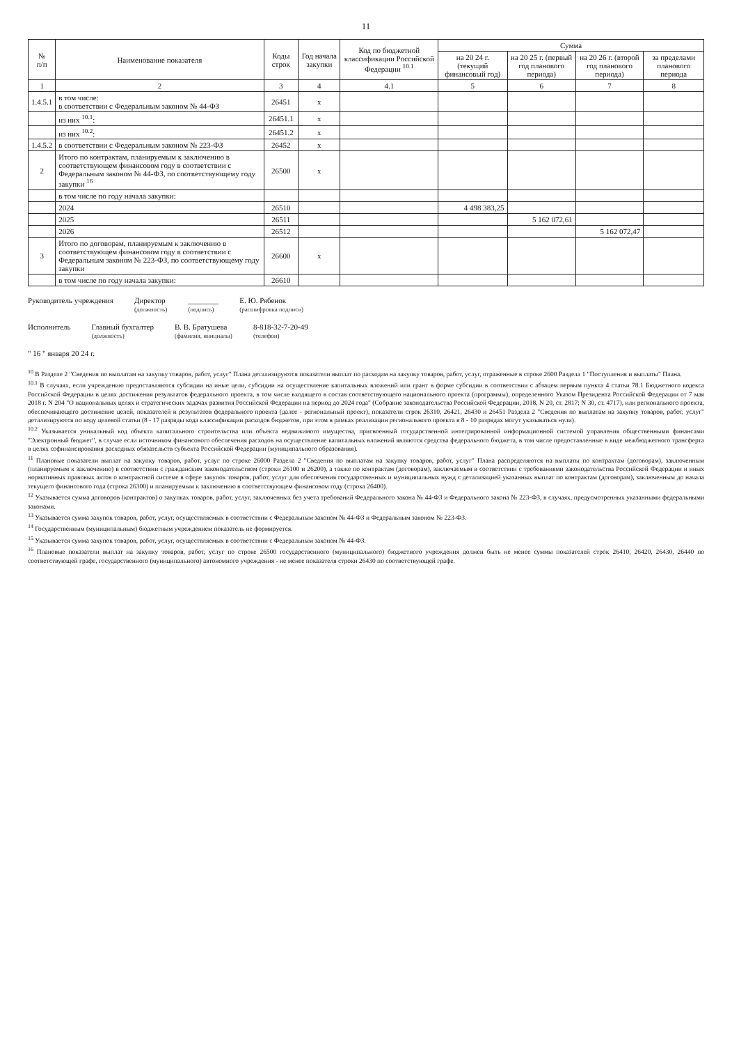11
| № п/п | Наименование показателя | Коды строк | Год начала закупки | Код по бюджетной классификации Российской Федерации <sup>10.1</sup> | Сумма | | | |
| --- | --- | --- | --- | --- | --- | --- | --- | --- |
| | | | | | на 20 24 г. (текущий финансовый год) | на 20 25 г. (первый год планового периода) | на 20 26 г. (второй год планового периода) | за пределами планового периода |
| 1 | 2 | 3 | 4 | 4.1 | 5 | 6 | 7 | 8 |
| 1.4.5.1 | в том числе: в соответствии с Федеральным законом № 44-ФЗ | 26451 | x | | | | | |
| | из них <sup>10.1</sup>: | 26451.1 | x | | | | | |
| | из них <sup>10.2</sup>: | 26451.2 | x | | | | | |
| 1.4.5.2 | в соответствии с Федеральным законом № 223-ФЗ | 26452 | x | | | | | |
| 2 | Итого по контрактам, планируемым к заключению в соответствующем финансовом году в соответствии с Федеральным законом № 44-ФЗ, по соответствующему году закупки <sup>16</sup> | 26500 | x | | | | | |
| | в том числе по году начала закупки: | | | | | | | |
| | 2024 | 26510 | | | 4 498 383,25 | | | |
| | 2025 | 26511 | | | | 5 162 072,61 | | |
| | 2026 | 26512 | | | | | 5 162 072,47 | |
| 3 | Итого по договорам, планируемым к заключению в соответствующем финансовом году в соответствии с Федеральным законом № 223-ФЗ, по соответствующему году закупки | 26600 | x | | | | | |
| | в том числе по году начала закупки: | 26610 | | | | | | |
Руководитель учреждения Директор
(должность)
________
(подпись)
Е. Ю. Рябенок
(расшифровка подписи)
Исполнитель Главный бухгалтер
(должность)
В. В. Братушева
(фамилия, инициалы)
8-818-32-7-20-49
(телефон)
" 16 " января 20 24 г.
<sup>10</sup> В Разделе 2 "Сведения по выплатам на закупку товаров, работ, услуг" Плана детализируются показатели выплат по расходам на закупку товаров, работ, услуг, отраженные в строке 2600 Раздела 1 "Поступления и выплаты" Плана.
<sup>10.1</sup> В случаях, если учреждению предоставляются субсидии на иные цели, субсидии на осуществление капитальных вложений или грант в форме субсидии в соответствии с абзацем первым пункта 4 статьи 78.1 Бюджетного кодекса Российской Федерации в целях достижения результатов федерального проекта, в том числе входящего в состав соответствующего национального проекта (программы), определенного Указом Президента Российской Федерации от 7 мая 2018 г. N 204 "О национальных целях и стратегических задачах развития Российской Федерации на период до 2024 года" (Собрание законодательства Российской Федерации, 2018, N 20, ст. 2817; N 30, ст. 4717), или регионального проекта, обеспечивающего достижение целей, показателей и результатов федерального проекта (далее - региональный проект), показатели строк 26310, 26421, 26430 и 26451 Раздела 2 "Сведения по выплатам на закупку товаров, работ, услуг" детализируются по коду целевой статьи (8 - 17 разряды кода классификации расходов бюджетов, при этом в рамках реализации регионального проекта в 8 - 10 разрядах могут указываться нули).
<sup>10.2</sup> Указывается уникальный код объекта капитального строительства или объекта недвижимого имущества, присвоенный государственной интегрированной информационной системой управления общественными финансами "Электронный бюджет", в случае если источником финансового обеспечения расходов на осуществление капитальных вложений являются средства федерального бюджета, в том числе предоставленные в виде межбюджетного трансферта в целях софинансирования расходных обязательств субъекта Российской Федерации (муниципального образования).
<sup>11</sup> Плановые показатели выплат на закупку товаров, работ, услуг по строке 26000 Раздела 2 "Сведения по выплатам на закупку товаров, работ, услуг" Плана распределяются на выплаты по контрактам (договорам), заключенным (планируемым к заключению) в соответствии с гражданским законодательством (строки 26100 и 26200), а также по контрактам (договорам), заключаемым в соответствии с требованиями законодательства Российской Федерации и иных нормативных правовых актов о контрактной системе в сфере закупок товаров, работ, услуг для обеспечения государственных и муниципальных нужд с детализацией указанных выплат по контрактам (договорам), заключенным до начала текущего финансового года (строка 26300) и планируемым к заключению в соответствующем финансовом году (строка 26400).
<sup>12</sup> Указывается сумма договоров (контрактов) о закупках товаров, работ, услуг, заключенных без учета требований Федерального закона № 44-ФЗ и Федерального закона № 223-ФЗ, в случаях, предусмотренных указанными федеральными законами.
<sup>13</sup> Указывается сумма закупок товаров, работ, услуг, осуществляемых в соответствии с Федеральным законом № 44-ФЗ и Федеральным законом № 223-ФЗ.
<sup>14</sup> Государственным (муниципальным) бюджетным учреждением показатель не формируется.
<sup>15</sup> Указывается сумма закупок товаров, работ, услуг, осуществляемых в соответствии с Федеральным законом № 44-ФЗ.
<sup>16</sup> Плановые показатели выплат на закупку товаров, работ, услуг по строке 26500 государственного (муниципального) бюджетного учреждения должен быть не менее суммы показателей строк 26410, 26420, 26430, 26440 по соответствующей графе, государственного (муниципального) автономного учреждения - не менее показателя строки 26430 по соответствующей графе.